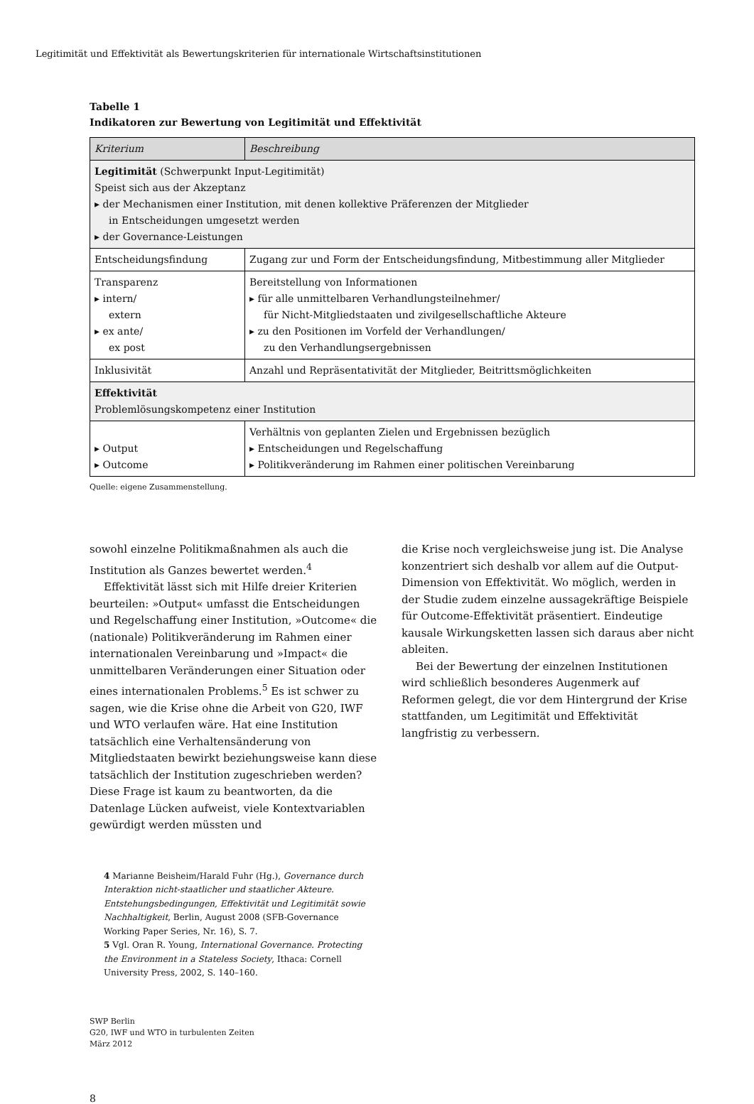Legitimität und Effektivität als Bewertungskriterien für internationale Wirtschaftsinstitutionen
Tabelle 1
Indikatoren zur Bewertung von Legitimität und Effektivität
| Kriterium | Beschreibung |
| --- | --- |
| Legitimität (Schwerpunkt Input-Legitimität) Speist sich aus der Akzeptanz ▸ der Mechanismen einer Institution, mit denen kollektive Präferenzen der Mitglieder in Entscheidungen umgesetzt werden ▸ der Governance-Leistungen | |
| Entscheidungsfindung | Zugang zur und Form der Entscheidungsfindung, Mitbestimmung aller Mitglieder |
| Transparenz ▸ intern/ extern ▸ ex ante/ ex post | Bereitstellung von Informationen ▸ für alle unmittelbaren Verhandlungsteilnehmer/ für Nicht-Mitgliedstaaten und zivilgesellschaftliche Akteure ▸ zu den Positionen im Vorfeld der Verhandlungen/ zu den Verhandlungsergebnissen |
| Inklusivität | Anzahl und Repräsentativität der Mitglieder, Beitrittsmöglichkeiten |
| Effektivität Problemlösungskompetenz einer Institution | |
| ▸ Output ▸ Outcome | Verhältnis von geplanten Zielen und Ergebnissen bezüglich ▸ Entscheidungen und Regelschaffung ▸ Politikveränderung im Rahmen einer politischen Vereinbarung |
Quelle: eigene Zusammenstellung.
sowohl einzelne Politikmaßnahmen als auch die Institution als Ganzes bewertet werden.<sup>4</sup>
Effektivität lässt sich mit Hilfe dreier Kriterien beurteilen: »Output« umfasst die Entscheidungen und Regelschaffung einer Institution, »Outcome« die (nationale) Politikveränderung im Rahmen einer internationalen Vereinbarung und »Impact« die unmittelbaren Veränderungen einer Situation oder eines internationalen Problems.<sup>5</sup> Es ist schwer zu sagen, wie die Krise ohne die Arbeit von G20, IWF und WTO verlaufen wäre. Hat eine Institution tatsächlich eine Verhaltensänderung von Mitgliedstaaten bewirkt beziehungsweise kann diese tatsächlich der Institution zugeschrieben werden? Diese Frage ist kaum zu beantworten, da die Datenlage Lücken aufweist, viele Kontextvariablen gewürdigt werden müssten und
die Krise noch vergleichsweise jung ist. Die Analyse konzentriert sich deshalb vor allem auf die Output-Dimension von Effektivität. Wo möglich, werden in der Studie zudem einzelne aussagekräftige Beispiele für Outcome-Effektivität präsentiert. Eindeutige kausale Wirkungsketten lassen sich daraus aber nicht ableiten.
Bei der Bewertung der einzelnen Institutionen wird schließlich besonderes Augenmerk auf Reformen gelegt, die vor dem Hintergrund der Krise stattfanden, um Legitimität und Effektivität langfristig zu verbessern.
4 Marianne Beisheim/Harald Fuhr (Hg.), Governance durch Interaktion nicht-staatlicher und staatlicher Akteure. Entstehungsbedingungen, Effektivität und Legitimität sowie Nachhaltigkeit, Berlin, August 2008 (SFB-Governance Working Paper Series, Nr. 16), S. 7.
5 Vgl. Oran R. Young, International Governance. Protecting the Environment in a Stateless Society, Ithaca: Cornell University Press, 2002, S. 140–160.
SWP Berlin
G20, IWF und WTO in turbulenten Zeiten
März 2012
8